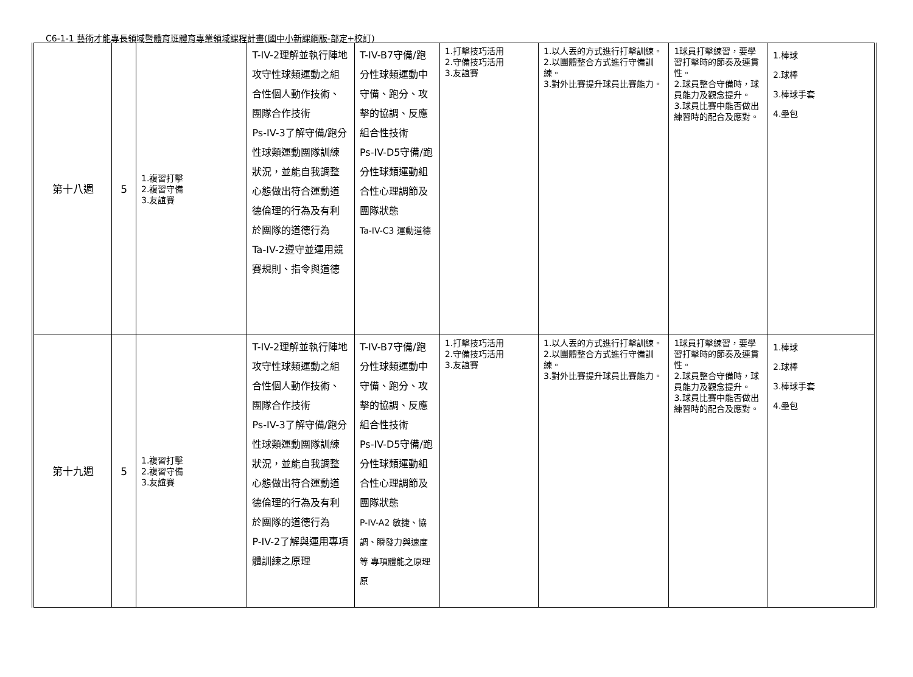C6-1-1 藝術才能專長領域暨體育班體育專業領域課程計畫(國中小新課綱版-部定+校訂)
| 第十八週 | 5 | 1.複習打擊 2.複習守備 3.友誼賽 | T-IV-2理解並執行陣地攻守性球類運動之組合性個人動作技術、團隊合作技術 Ps-IV-3了解守備/跑分性球類運動團隊訓練狀況，並能自我調整心態做出符合運動道德倫理的行為及有利於團隊的道德行為 Ta-IV-2遵守並運用競賽規則、指令與道德 | T-IV-B7守備/跑分性球類運動中守備、跑分、攻擊的協調、反應組合性技術 Ps-IV-D5守備/跑分性球類運動組合性心理調節及團隊狀態 Ta-IV-C3 運動道德 | 1.打擊技巧活用 2.守備技巧活用 3.友誼賽 | 1.以人丟的方式進行打擊訓練。 2.以團體整合方式進行守備訓練。 3.對外比賽提升球員比賽能力。 | 1球員打擊練習，要學習打擊時的節奏及連貫性。 2.球員整合守備時，球員能力及觀念提升。 3.球員比賽中能否做出練習時的配合及應對。 | 1.棒球 2.球棒 3.棒球手套 4.壘包 |
| 第十九週 | 5 | 1.複習打擊 2.複習守備 3.友誼賽 | T-IV-2理解並執行陣地攻守性球類運動之組合性個人動作技術、團隊合作技術 Ps-IV-3了解守備/跑分性球類運動團隊訓練狀況，並能自我調整心態做出符合運動道德倫理的行為及有利於團隊的道德行為 P-IV-2了解與運用專項體訓練之原理 | T-IV-B7守備/跑分性球類運動中守備、跑分、攻擊的協調、反應組合性技術 Ps-IV-D5守備/跑分性球類運動組合性心理調節及團隊狀態 P-IV-A2 敏捷、協調、瞬發力與速度等 專項體能之原理原 | 1.打擊技巧活用 2.守備技巧活用 3.友誼賽 | 1.以人丟的方式進行打擊訓練。 2.以團體整合方式進行守備訓練。 3.對外比賽提升球員比賽能力。 | 1球員打擊練習，要學習打擊時的節奏及連貫性。 2.球員整合守備時，球員能力及觀念提升。 3.球員比賽中能否做出練習時的配合及應對。 | 1.棒球 2.球棒 3.棒球手套 4.壘包 |